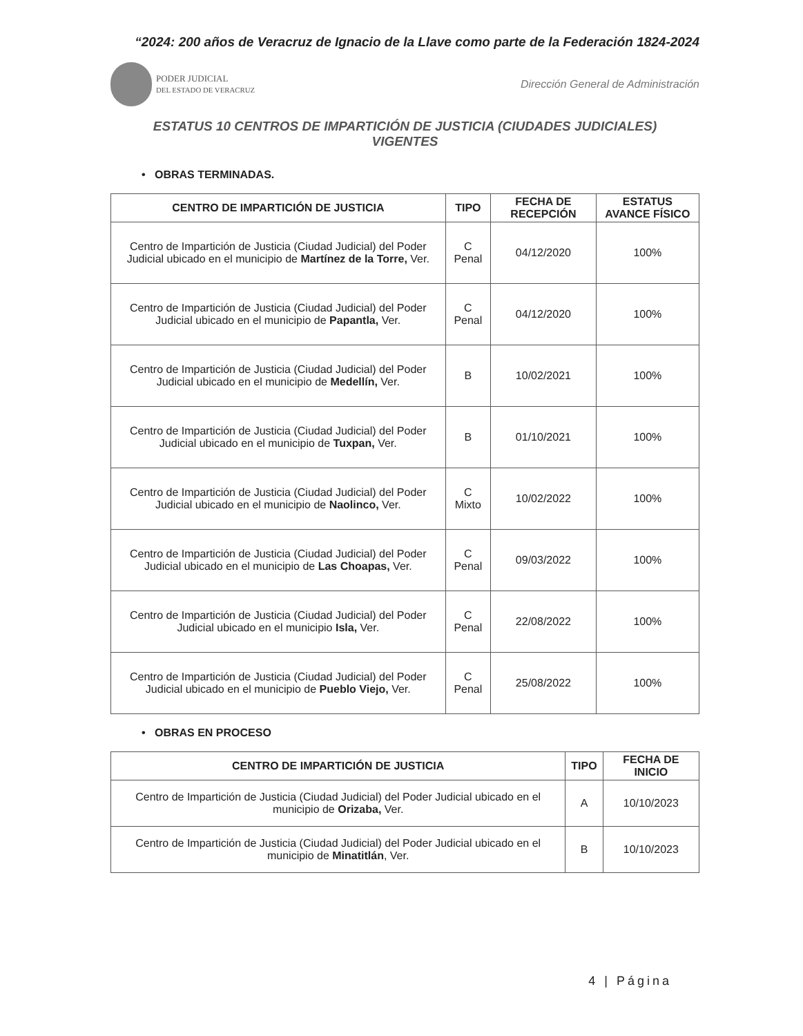“2024: 200 años de Veracruz de Ignacio de la Llave como parte de la Federación 1824-2024
PODER JUDICIAL
DEL ESTADO DE VERACRUZ
Dirección General de Administración
ESTATUS 10 CENTROS DE IMPARTICIÓN DE JUSTICIA (CIUDADES JUDICIALES)
VIGENTES
• OBRAS TERMINADAS.
| CENTRO DE IMPARTICIÓN DE JUSTICIA | TIPO | FECHA DE RECEPCIÓN | ESTATUS AVANCE FÍSICO |
| --- | --- | --- | --- |
| Centro de Impartición de Justicia (Ciudad Judicial) del Poder Judicial ubicado en el municipio de Martínez de la Torre, Ver. | C Penal | 04/12/2020 | 100% |
| Centro de Impartición de Justicia (Ciudad Judicial) del Poder Judicial ubicado en el municipio de Papantla, Ver. | C Penal | 04/12/2020 | 100% |
| Centro de Impartición de Justicia (Ciudad Judicial) del Poder Judicial ubicado en el municipio de Medellín, Ver. | B | 10/02/2021 | 100% |
| Centro de Impartición de Justicia (Ciudad Judicial) del Poder Judicial ubicado en el municipio de Tuxpan, Ver. | B | 01/10/2021 | 100% |
| Centro de Impartición de Justicia (Ciudad Judicial) del Poder Judicial ubicado en el municipio de Naolinco, Ver. | C Mixto | 10/02/2022 | 100% |
| Centro de Impartición de Justicia (Ciudad Judicial) del Poder Judicial ubicado en el municipio de Las Choapas, Ver. | C Penal | 09/03/2022 | 100% |
| Centro de Impartición de Justicia (Ciudad Judicial) del Poder Judicial ubicado en el municipio Isla, Ver. | C Penal | 22/08/2022 | 100% |
| Centro de Impartición de Justicia (Ciudad Judicial) del Poder Judicial ubicado en el municipio de Pueblo Viejo, Ver. | C Penal | 25/08/2022 | 100% |
• OBRAS EN PROCESO
| CENTRO DE IMPARTICIÓN DE JUSTICIA | TIPO | FECHA DE INICIO |
| --- | --- | --- |
| Centro de Impartición de Justicia (Ciudad Judicial) del Poder Judicial ubicado en el municipio de Orizaba, Ver. | A | 10/10/2023 |
| Centro de Impartición de Justicia (Ciudad Judicial) del Poder Judicial ubicado en el municipio de Minatitlán , Ver. | B | 10/10/2023 |
4 | Página